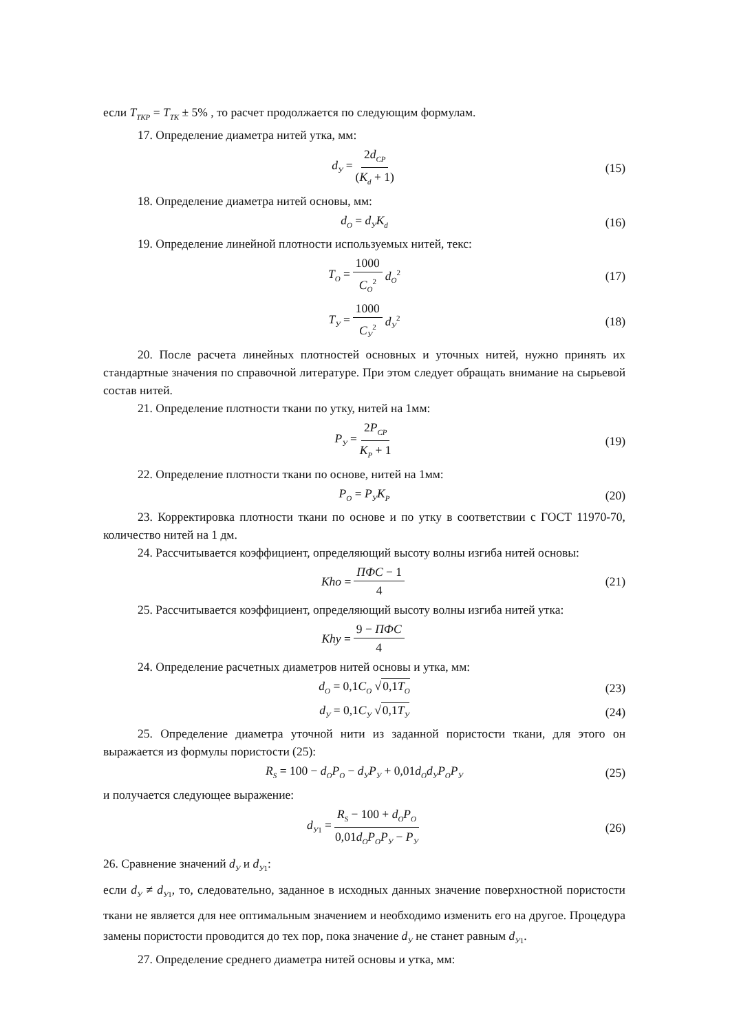если T<sub>ТКР</sub> = T<sub>ТК</sub> ± 5% , то расчет продолжается по следующим формулам.
17. Определение диаметра нитей утка, мм:
d<sub>У</sub> = 2d<sub>СР</sub> (K<sub>d</sub> + 1) (15)
18. Определение диаметра нитей основы, мм:
d<sub>O</sub> = d<sub>У</sub>K<sub>d</sub> (16)
19. Определение линейной плотности используемых нитей, текс:
T<sub>O</sub> = 1000 C<sub>O</sub><sup>2</sup> d<sub>O</sub><sup>2</sup> (17)
T<sub>У</sub> = 1000 C<sub>У</sub><sup>2</sup> d<sub>У</sub><sup>2</sup> (18)
20. После расчета линейных плотностей основных и уточных нитей, нужно принять их стандартные значения по справочной литературе. При этом следует обращать внимание на сырьевой состав нитей.
21. Определение плотности ткани по утку, нитей на 1мм:
P<sub>У</sub> = 2P<sub>СР</sub> K<sub>P</sub> + 1 (19)
22. Определение плотности ткани по основе, нитей на 1мм:
P<sub>O</sub> = P<sub>У</sub>K<sub>P</sub> (20)
23. Корректировка плотности ткани по основе и по утку в соответствии с ГОСТ 11970-70, количество нитей на 1 дм.
24. Рассчитывается коэффициент, определяющий высоту волны изгиба нитей основы:
Kho = ПФС − 1 4 (21)
25. Рассчитывается коэффициент, определяющий высоту волны изгиба нитей утка:
Khy = 9 − ПФС 4
24. Определение расчетных диаметров нитей основы и утка, мм:
d<sub>O</sub> = 0,1C<sub>O</sub> √0,1T<sub>O</sub> (23)
d<sub>У</sub> = 0,1C<sub>У</sub> √0,1T<sub>У</sub> (24)
25. Определение диаметра уточной нити из заданной пористости ткани, для этого он выражается из формулы пористости (25):
R<sub>S</sub> = 100 − d<sub>O</sub>P<sub>O</sub> − d<sub>У</sub>P<sub>У</sub> + 0,01d<sub>O</sub>d<sub>У</sub>P<sub>O</sub>P<sub>У</sub> (25)
и получается следующее выражение:
d<sub>У1</sub> = R<sub>S</sub> − 100 + d<sub>O</sub>P<sub>O</sub> 0,01d<sub>O</sub>P<sub>O</sub>P<sub>У</sub> − P<sub>У</sub> (26)
26. Сравнение значений d<sub>У</sub> и d<sub>У1</sub>:
если d<sub>У</sub> ≠ d<sub>У1</sub>, то, следовательно, заданное в исходных данных значение поверхностной пористости ткани не является для нее оптимальным значением и необходимо изменить его на другое. Процедура замены пористости проводится до тех пор, пока значение d<sub>У</sub> не станет равным d<sub>У1</sub>.
27. Определение среднего диаметра нитей основы и утка, мм: